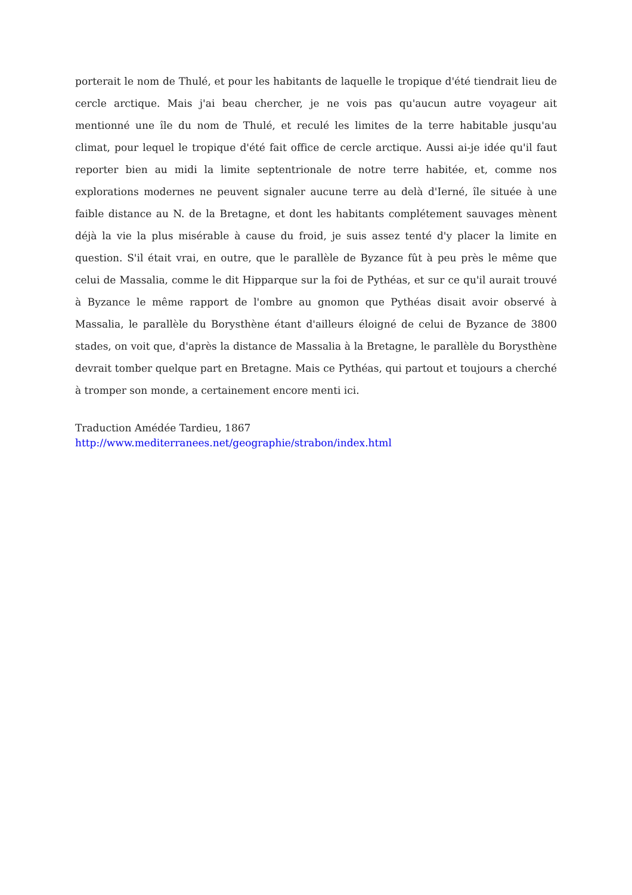porterait le nom de Thulé, et pour les habitants de laquelle le tropique d'été tiendrait lieu de cercle arctique. Mais j'ai beau chercher, je ne vois pas qu'aucun autre voyageur ait mentionné une île du nom de Thulé, et reculé les limites de la terre habitable jusqu'au climat, pour lequel le tropique d'été fait office de cercle arctique. Aussi ai-je idée qu'il faut reporter bien au midi la limite septentrionale de notre terre habitée, et, comme nos explorations modernes ne peuvent signaler aucune terre au delà d'Ierné, île située à une faible distance au N. de la Bretagne, et dont les habitants complétement sauvages mènent déjà la vie la plus misérable à cause du froid, je suis assez tenté d'y placer la limite en question. S'il était vrai, en outre, que le parallèle de Byzance fût à peu près le même que celui de Massalia, comme le dit Hipparque sur la foi de Pythéas, et sur ce qu'il aurait trouvé à Byzance le même rapport de l'ombre au gnomon que Pythéas disait avoir observé à Massalia, le parallèle du Borysthène étant d'ailleurs éloigné de celui de Byzance de 3800 stades, on voit que, d'après la distance de Massalia à la Bretagne, le parallèle du Borysthène devrait tomber quelque part en Bretagne. Mais ce Pythéas, qui partout et toujours a cherché à tromper son monde, a certainement encore menti ici.
Traduction Amédée Tardieu, 1867
http://www.mediterranees.net/geographie/strabon/index.html